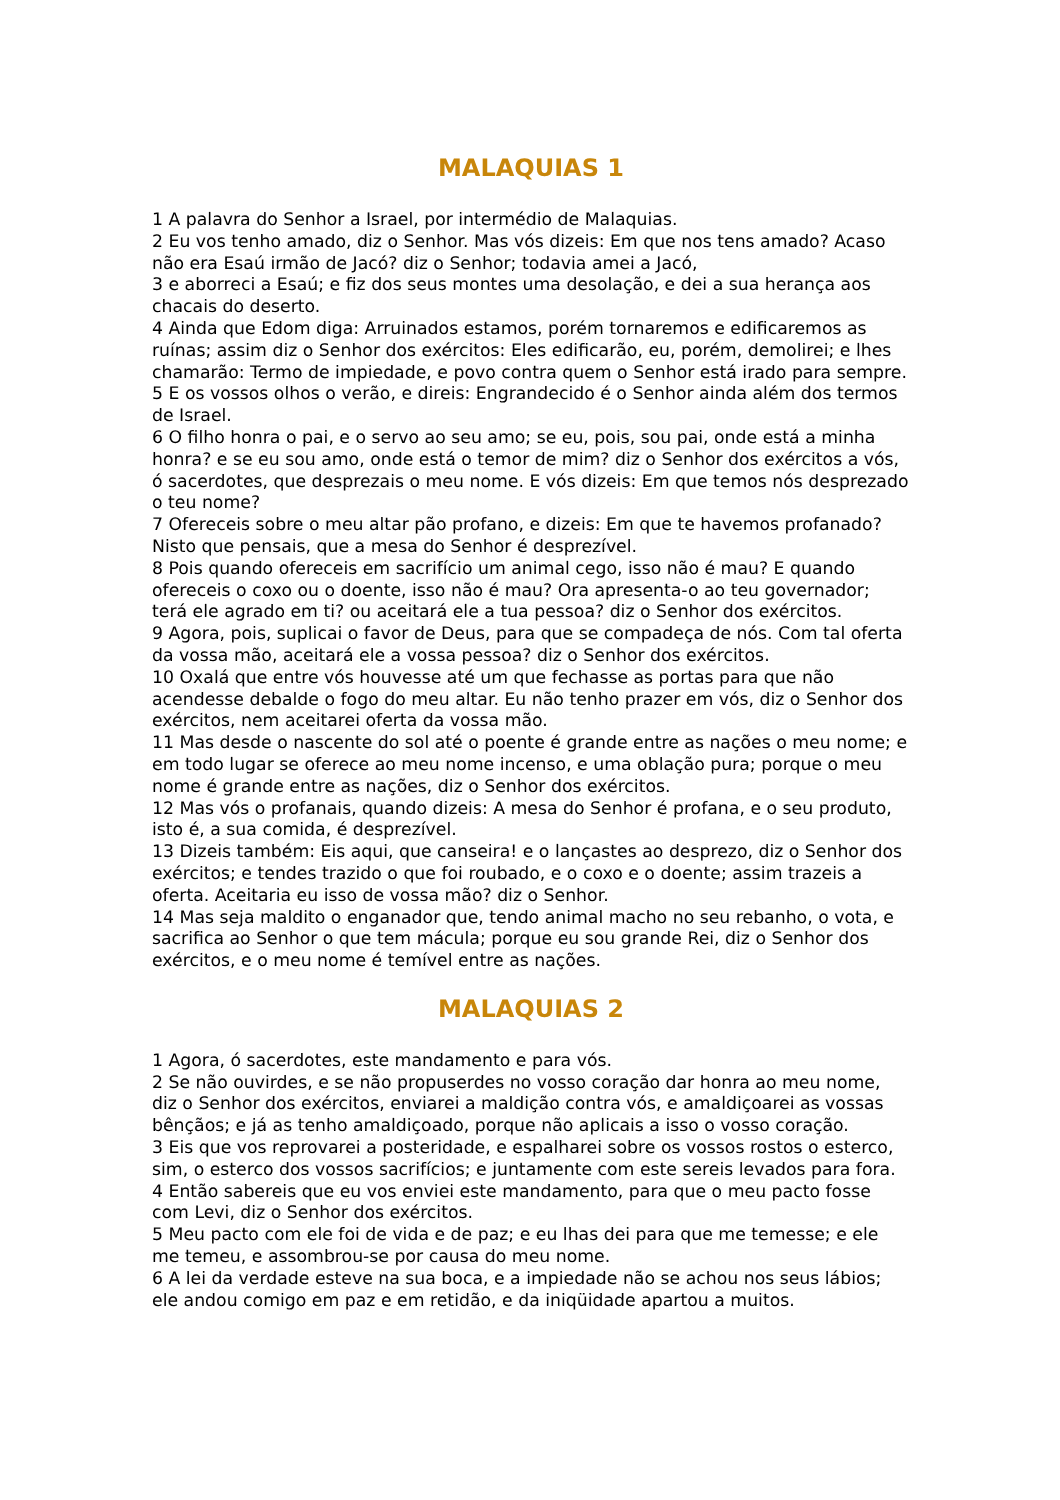MALAQUIAS 1
1 A palavra do Senhor a Israel, por intermédio de Malaquias.
2 Eu vos tenho amado, diz o Senhor. Mas vós dizeis: Em que nos tens amado? Acaso não era Esaú irmão de Jacó? diz o Senhor; todavia amei a Jacó,
3 e aborreci a Esaú; e fiz dos seus montes uma desolação, e dei a sua herança aos chacais do deserto.
4 Ainda que Edom diga: Arruinados estamos, porém tornaremos e edificaremos as ruínas; assim diz o Senhor dos exércitos: Eles edificarão, eu, porém, demolirei; e lhes chamarão: Termo de impiedade, e povo contra quem o Senhor está irado para sempre.
5 E os vossos olhos o verão, e direis: Engrandecido é o Senhor ainda além dos termos de Israel.
6 O filho honra o pai, e o servo ao seu amo; se eu, pois, sou pai, onde está a minha honra? e se eu sou amo, onde está o temor de mim? diz o Senhor dos exércitos a vós, ó sacerdotes, que desprezais o meu nome. E vós dizeis: Em que temos nós desprezado o teu nome?
7 Ofereceis sobre o meu altar pão profano, e dizeis: Em que te havemos profanado? Nisto que pensais, que a mesa do Senhor é desprezível.
8 Pois quando ofereceis em sacrifício um animal cego, isso não é mau? E quando ofereceis o coxo ou o doente, isso não é mau? Ora apresenta-o ao teu governador; terá ele agrado em ti? ou aceitará ele a tua pessoa? diz o Senhor dos exércitos.
9 Agora, pois, suplicai o favor de Deus, para que se compadeça de nós. Com tal oferta da vossa mão, aceitará ele a vossa pessoa? diz o Senhor dos exércitos.
10 Oxalá que entre vós houvesse até um que fechasse as portas para que não acendesse debalde o fogo do meu altar. Eu não tenho prazer em vós, diz o Senhor dos exércitos, nem aceitarei oferta da vossa mão.
11 Mas desde o nascente do sol até o poente é grande entre as nações o meu nome; e em todo lugar se oferece ao meu nome incenso, e uma oblação pura; porque o meu nome é grande entre as nações, diz o Senhor dos exércitos.
12 Mas vós o profanais, quando dizeis: A mesa do Senhor é profana, e o seu produto, isto é, a sua comida, é desprezível.
13 Dizeis também: Eis aqui, que canseira! e o lançastes ao desprezo, diz o Senhor dos exércitos; e tendes trazido o que foi roubado, e o coxo e o doente; assim trazeis a oferta. Aceitaria eu isso de vossa mão? diz o Senhor.
14 Mas seja maldito o enganador que, tendo animal macho no seu rebanho, o vota, e sacrifica ao Senhor o que tem mácula; porque eu sou grande Rei, diz o Senhor dos exércitos, e o meu nome é temível entre as nações.
MALAQUIAS 2
1 Agora, ó sacerdotes, este mandamento e para vós.
2 Se não ouvirdes, e se não propuserdes no vosso coração dar honra ao meu nome, diz o Senhor dos exércitos, enviarei a maldição contra vós, e amaldiçoarei as vossas bênçãos; e já as tenho amaldiçoado, porque não aplicais a isso o vosso coração.
3 Eis que vos reprovarei a posteridade, e espalharei sobre os vossos rostos o esterco, sim, o esterco dos vossos sacrifícios; e juntamente com este sereis levados para fora.
4 Então sabereis que eu vos enviei este mandamento, para que o meu pacto fosse com Levi, diz o Senhor dos exércitos.
5 Meu pacto com ele foi de vida e de paz; e eu lhas dei para que me temesse; e ele me temeu, e assombrou-se por causa do meu nome.
6 A lei da verdade esteve na sua boca, e a impiedade não se achou nos seus lábios; ele andou comigo em paz e em retidão, e da iniqüidade apartou a muitos.